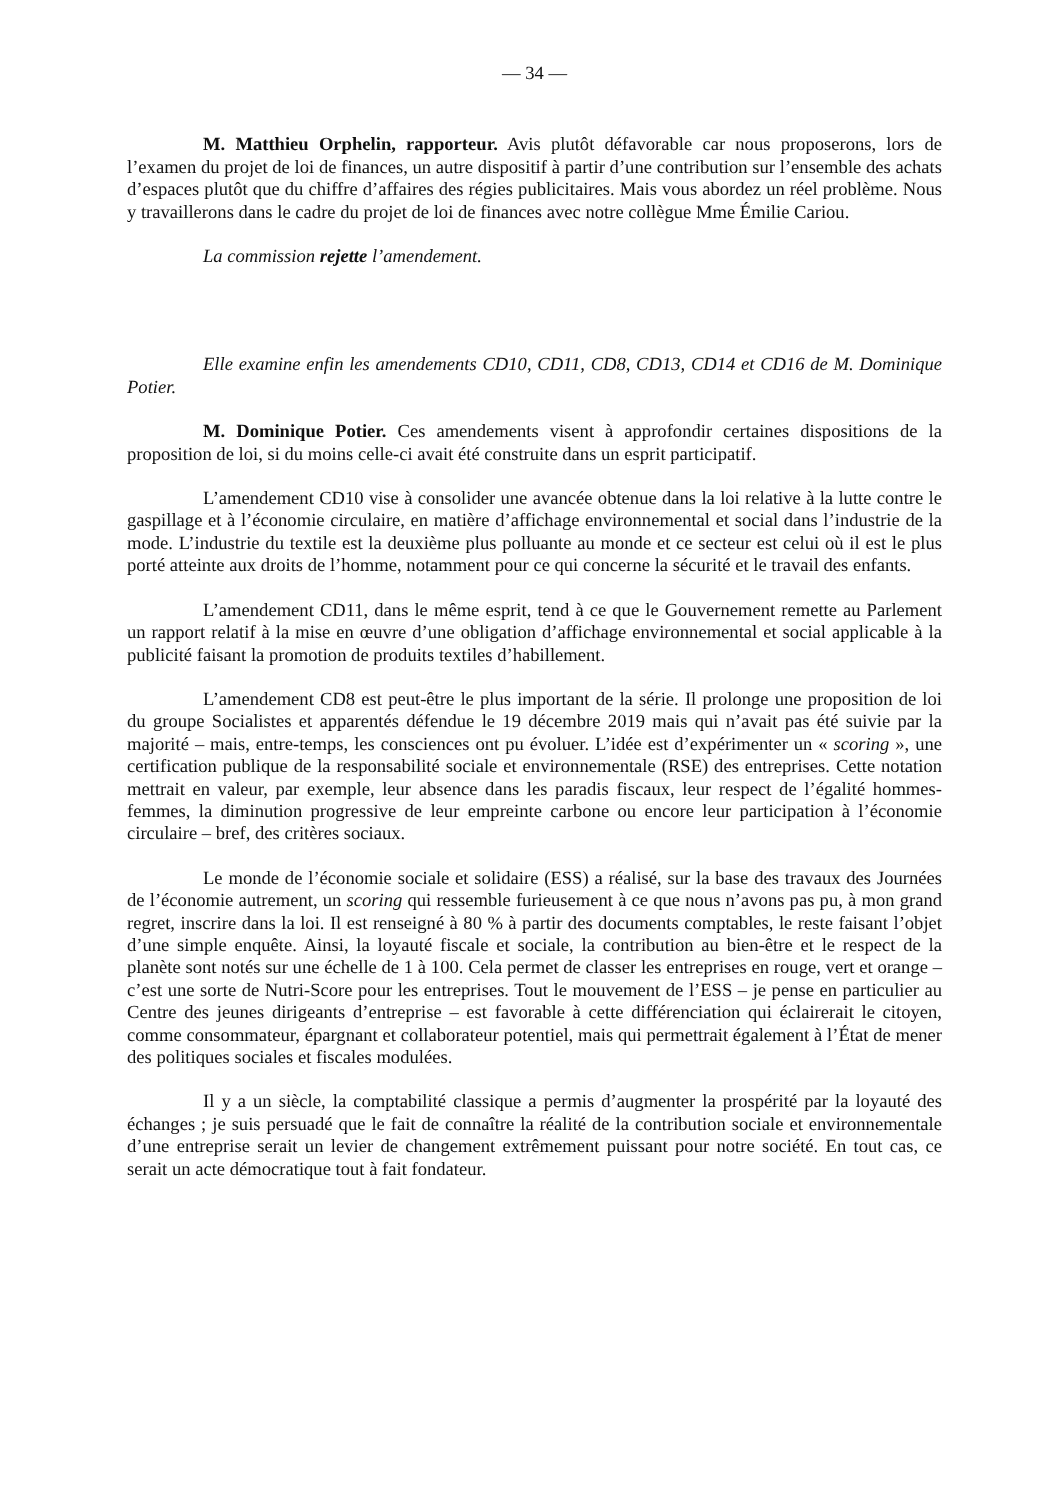— 34 —
M. Matthieu Orphelin, rapporteur. Avis plutôt défavorable car nous proposerons, lors de l’examen du projet de loi de finances, un autre dispositif à partir d’une contribution sur l’ensemble des achats d’espaces plutôt que du chiffre d’affaires des régies publicitaires. Mais vous abordez un réel problème. Nous y travaillerons dans le cadre du projet de loi de finances avec notre collègue Mme Émilie Cariou.
La commission rejette l’amendement.
Elle examine enfin les amendements CD10, CD11, CD8, CD13, CD14 et CD16 de M. Dominique Potier.
M. Dominique Potier. Ces amendements visent à approfondir certaines dispositions de la proposition de loi, si du moins celle-ci avait été construite dans un esprit participatif.
L’amendement CD10 vise à consolider une avancée obtenue dans la loi relative à la lutte contre le gaspillage et à l’économie circulaire, en matière d’affichage environnemental et social dans l’industrie de la mode. L’industrie du textile est la deuxième plus polluante au monde et ce secteur est celui où il est le plus porté atteinte aux droits de l’homme, notamment pour ce qui concerne la sécurité et le travail des enfants.
L’amendement CD11, dans le même esprit, tend à ce que le Gouvernement remette au Parlement un rapport relatif à la mise en œuvre d’une obligation d’affichage environnemental et social applicable à la publicité faisant la promotion de produits textiles d’habillement.
L’amendement CD8 est peut-être le plus important de la série. Il prolonge une proposition de loi du groupe Socialistes et apparentés défendue le 19 décembre 2019 mais qui n’avait pas été suivie par la majorité – mais, entre-temps, les consciences ont pu évoluer. L’idée est d’expérimenter un « scoring », une certification publique de la responsabilité sociale et environnementale (RSE) des entreprises. Cette notation mettrait en valeur, par exemple, leur absence dans les paradis fiscaux, leur respect de l’égalité hommes-femmes, la diminution progressive de leur empreinte carbone ou encore leur participation à l’économie circulaire – bref, des critères sociaux.
Le monde de l’économie sociale et solidaire (ESS) a réalisé, sur la base des travaux des Journées de l’économie autrement, un scoring qui ressemble furieusement à ce que nous n’avons pas pu, à mon grand regret, inscrire dans la loi. Il est renseigné à 80 % à partir des documents comptables, le reste faisant l’objet d’une simple enquête. Ainsi, la loyauté fiscale et sociale, la contribution au bien-être et le respect de la planète sont notés sur une échelle de 1 à 100. Cela permet de classer les entreprises en rouge, vert et orange – c’est une sorte de Nutri-Score pour les entreprises. Tout le mouvement de l’ESS – je pense en particulier au Centre des jeunes dirigeants d’entreprise – est favorable à cette différenciation qui éclairerait le citoyen, comme consommateur, épargnant et collaborateur potentiel, mais qui permettrait également à l’État de mener des politiques sociales et fiscales modulées.
Il y a un siècle, la comptabilité classique a permis d’augmenter la prospérité par la loyauté des échanges ; je suis persuadé que le fait de connaître la réalité de la contribution sociale et environnementale d’une entreprise serait un levier de changement extrêmement puissant pour notre société. En tout cas, ce serait un acte démocratique tout à fait fondateur.